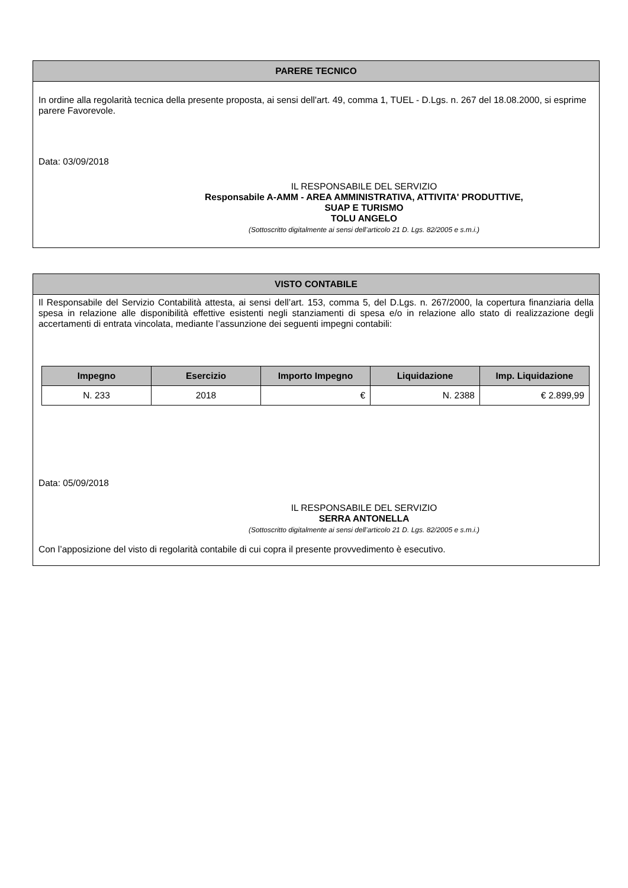PARERE TECNICO
In ordine alla regolarità tecnica della presente proposta, ai sensi dell'art. 49, comma 1, TUEL - D.Lgs. n. 267 del 18.08.2000, si esprime parere Favorevole.
Data: 03/09/2018
IL RESPONSABILE DEL SERVIZIO
Responsabile A-AMM - AREA AMMINISTRATIVA, ATTIVITA' PRODUTTIVE, SUAP E TURISMO
TOLU ANGELO
(Sottoscritto digitalmente ai sensi dell’articolo 21 D. Lgs. 82/2005 e s.m.i.)
VISTO CONTABILE
Il Responsabile del Servizio Contabilità attesta, ai sensi dell’art. 153, comma 5, del D.Lgs. n. 267/2000, la copertura finanziaria della spesa in relazione alle disponibilità effettive esistenti negli stanziamenti di spesa e/o in relazione allo stato di realizzazione degli accertamenti di entrata vincolata, mediante l’assunzione dei seguenti impegni contabili:
| Impegno | Esercizio | Importo Impegno | Liquidazione | Imp. Liquidazione |
| --- | --- | --- | --- | --- |
| N. 233 | 2018 | € | N. 2388 | € 2.899,99 |
Data: 05/09/2018
IL RESPONSABILE DEL SERVIZIO
SERRA ANTONELLA
(Sottoscritto digitalmente ai sensi dell’articolo 21 D. Lgs. 82/2005 e s.m.i.)
Con l’apposizione del visto di regolarità contabile di cui copra il presente provvedimento è esecutivo.